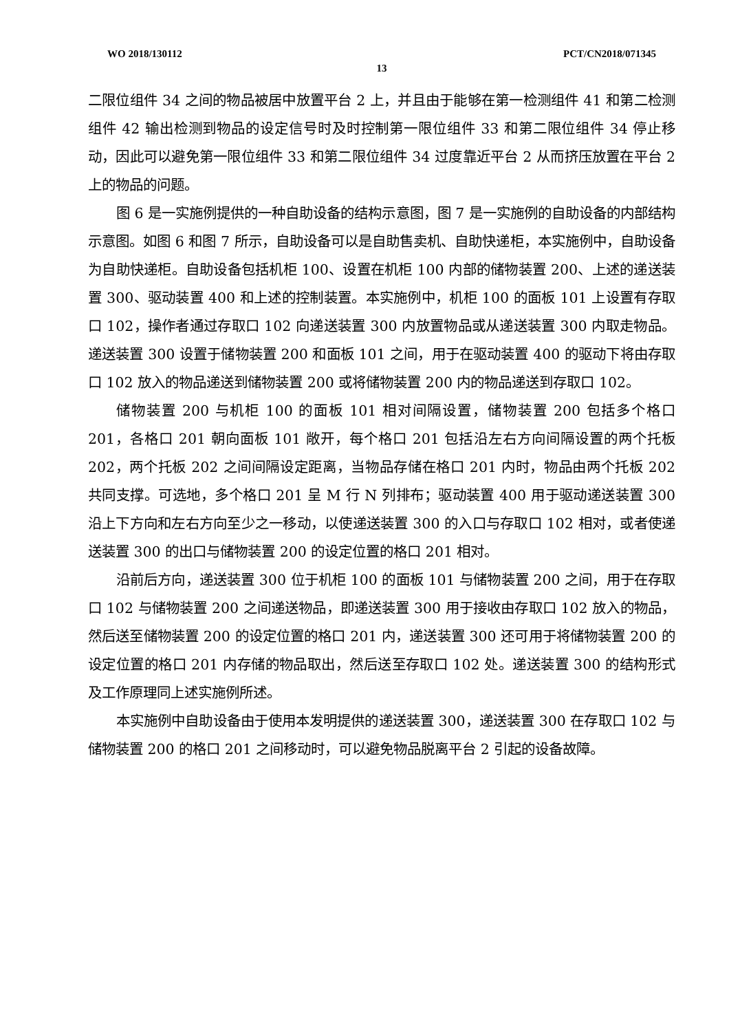WO 2018/130112 PCT/CN2018/071345
13
二限位组件 34 之间的物品被居中放置平台 2 上，并且由于能够在第一检测组件 41 和第二检测组件 42 输出检测到物品的设定信号时及时控制第一限位组件 33 和第二限位组件 34 停止移动，因此可以避免第一限位组件 33 和第二限位组件 34 过度靠近平台 2 从而挤压放置在平台 2 上的物品的问题。
图 6 是一实施例提供的一种自助设备的结构示意图，图 7 是一实施例的自助设备的内部结构示意图。如图 6 和图 7 所示，自助设备可以是自助售卖机、自助快递柜，本实施例中，自助设备为自助快递柜。自助设备包括机柜 100、设置在机柜 100 内部的储物装置 200、上述的递送装置 300、驱动装置 400 和上述的控制装置。本实施例中，机柜 100 的面板 101 上设置有存取口 102，操作者通过存取口 102 向递送装置 300 内放置物品或从递送装置 300 内取走物品。递送装置 300 设置于储物装置 200 和面板 101 之间，用于在驱动装置 400 的驱动下将由存取口 102 放入的物品递送到储物装置 200 或将储物装置 200 内的物品递送到存取口 102。
储物装置 200 与机柜 100 的面板 101 相对间隔设置，储物装置 200 包括多个格口 201，各格口 201 朝向面板 101 敞开，每个格口 201 包括沿左右方向间隔设置的两个托板 202，两个托板 202 之间间隔设定距离，当物品存储在格口 201 内时，物品由两个托板 202 共同支撑。可选地，多个格口 201 呈 M 行 N 列排布；驱动装置 400 用于驱动递送装置 300 沿上下方向和左右方向至少之一移动，以使递送装置 300 的入口与存取口 102 相对，或者使递送装置 300 的出口与储物装置 200 的设定位置的格口 201 相对。
沿前后方向，递送装置 300 位于机柜 100 的面板 101 与储物装置 200 之间，用于在存取口 102 与储物装置 200 之间递送物品，即递送装置 300 用于接收由存取口 102 放入的物品，然后送至储物装置 200 的设定位置的格口 201 内，递送装置 300 还可用于将储物装置 200 的设定位置的格口 201 内存储的物品取出，然后送至存取口 102 处。递送装置 300 的结构形式及工作原理同上述实施例所述。
本实施例中自助设备由于使用本发明提供的递送装置 300，递送装置 300 在存取口 102 与储物装置 200 的格口 201 之间移动时，可以避免物品脱离平台 2 引起的设备故障。